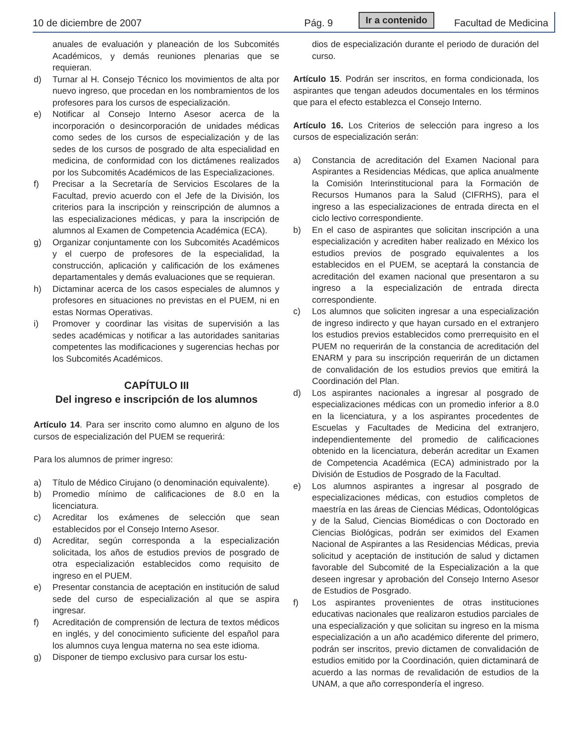10 de diciembre de 2007 Pág. 9 Ir a contenido Facultad de Medicina
anuales de evaluación y planeación de los Subcomités Académicos, y demás reuniones plenarias que se requieran.
d) Turnar al H. Consejo Técnico los movimientos de alta por nuevo ingreso, que procedan en los nombramientos de los profesores para los cursos de especialización.
e) Notificar al Consejo Interno Asesor acerca de la incorporación o desincorporación de unidades médicas como sedes de los cursos de especialización y de las sedes de los cursos de posgrado de alta especialidad en medicina, de conformidad con los dictámenes realizados por los Subcomités Académicos de las Especializaciones.
f) Precisar a la Secretaría de Servicios Escolares de la Facultad, previo acuerdo con el Jefe de la División, los criterios para la inscripción y reinscripción de alumnos a las especializaciones médicas, y para la inscripción de alumnos al Examen de Competencia Académica (ECA).
g) Organizar conjuntamente con los Subcomités Académicos y el cuerpo de profesores de la especialidad, la construcción, aplicación y calificación de los exámenes departamentales y demás evaluaciones que se requieran.
h) Dictaminar acerca de los casos especiales de alumnos y profesores en situaciones no previstas en el PUEM, ni en estas Normas Operativas.
i) Promover y coordinar las visitas de supervisión a las sedes académicas y notificar a las autoridades sanitarias competentes las modificaciones y sugerencias hechas por los Subcomités Académicos.
CAPÍTULO III
Del ingreso e inscripción de los alumnos
Artículo 14. Para ser inscrito como alumno en alguno de los cursos de especialización del PUEM se requerirá:
Para los alumnos de primer ingreso:
a) Título de Médico Cirujano (o denominación equivalente).
b) Promedio mínimo de calificaciones de 8.0 en la licenciatura.
c) Acreditar los exámenes de selección que sean establecidos por el Consejo Interno Asesor.
d) Acreditar, según corresponda a la especialización solicitada, los años de estudios previos de posgrado de otra especialización establecidos como requisito de ingreso en el PUEM.
e) Presentar constancia de aceptación en institución de salud sede del curso de especialización al que se aspira ingresar.
f) Acreditación de comprensión de lectura de textos médicos en inglés, y del conocimiento suficiente del español para los alumnos cuya lengua materna no sea este idioma.
g) Disponer de tiempo exclusivo para cursar los estu-
dios de especialización durante el periodo de duración del curso.
Artículo 15. Podrán ser inscritos, en forma condicionada, los aspirantes que tengan adeudos documentales en los términos que para el efecto establezca el Consejo Interno.
Artículo 16. Los Criterios de selección para ingreso a los cursos de especialización serán:
a) Constancia de acreditación del Examen Nacional para Aspirantes a Residencias Médicas, que aplica anualmente la Comisión Interinstitucional para la Formación de Recursos Humanos para la Salud (CIFRHS), para el ingreso a las especializaciones de entrada directa en el ciclo lectivo correspondiente.
b) En el caso de aspirantes que solicitan inscripción a una especialización y acrediten haber realizado en México los estudios previos de posgrado equivalentes a los establecidos en el PUEM, se aceptará la constancia de acreditación del examen nacional que presentaron a su ingreso a la especialización de entrada directa correspondiente.
c) Los alumnos que soliciten ingresar a una especialización de ingreso indirecto y que hayan cursado en el extranjero los estudios previos establecidos como prerrequisito en el PUEM no requerirán de la constancia de acreditación del ENARM y para su inscripción requerirán de un dictamen de convalidación de los estudios previos que emitirá la Coordinación del Plan.
d) Los aspirantes nacionales a ingresar al posgrado de especializaciones médicas con un promedio inferior a 8.0 en la licenciatura, y a los aspirantes procedentes de Escuelas y Facultades de Medicina del extranjero, independientemente del promedio de calificaciones obtenido en la licenciatura, deberán acreditar un Examen de Competencia Académica (ECA) administrado por la División de Estudios de Posgrado de la Facultad.
e) Los alumnos aspirantes a ingresar al posgrado de especializaciones médicas, con estudios completos de maestría en las áreas de Ciencias Médicas, Odontológicas y de la Salud, Ciencias Biomédicas o con Doctorado en Ciencias Biológicas, podrán ser eximidos del Examen Nacional de Aspirantes a las Residencias Médicas, previa solicitud y aceptación de institución de salud y dictamen favorable del Subcomité de la Especialización a la que deseen ingresar y aprobación del Consejo Interno Asesor de Estudios de Posgrado.
f) Los aspirantes provenientes de otras instituciones educativas nacionales que realizaron estudios parciales de una especialización y que solicitan su ingreso en la misma especialización a un año académico diferente del primero, podrán ser inscritos, previo dictamen de convalidación de estudios emitido por la Coordinación, quien dictaminará de acuerdo a las normas de revalidación de estudios de la UNAM, a que año correspondería el ingreso.